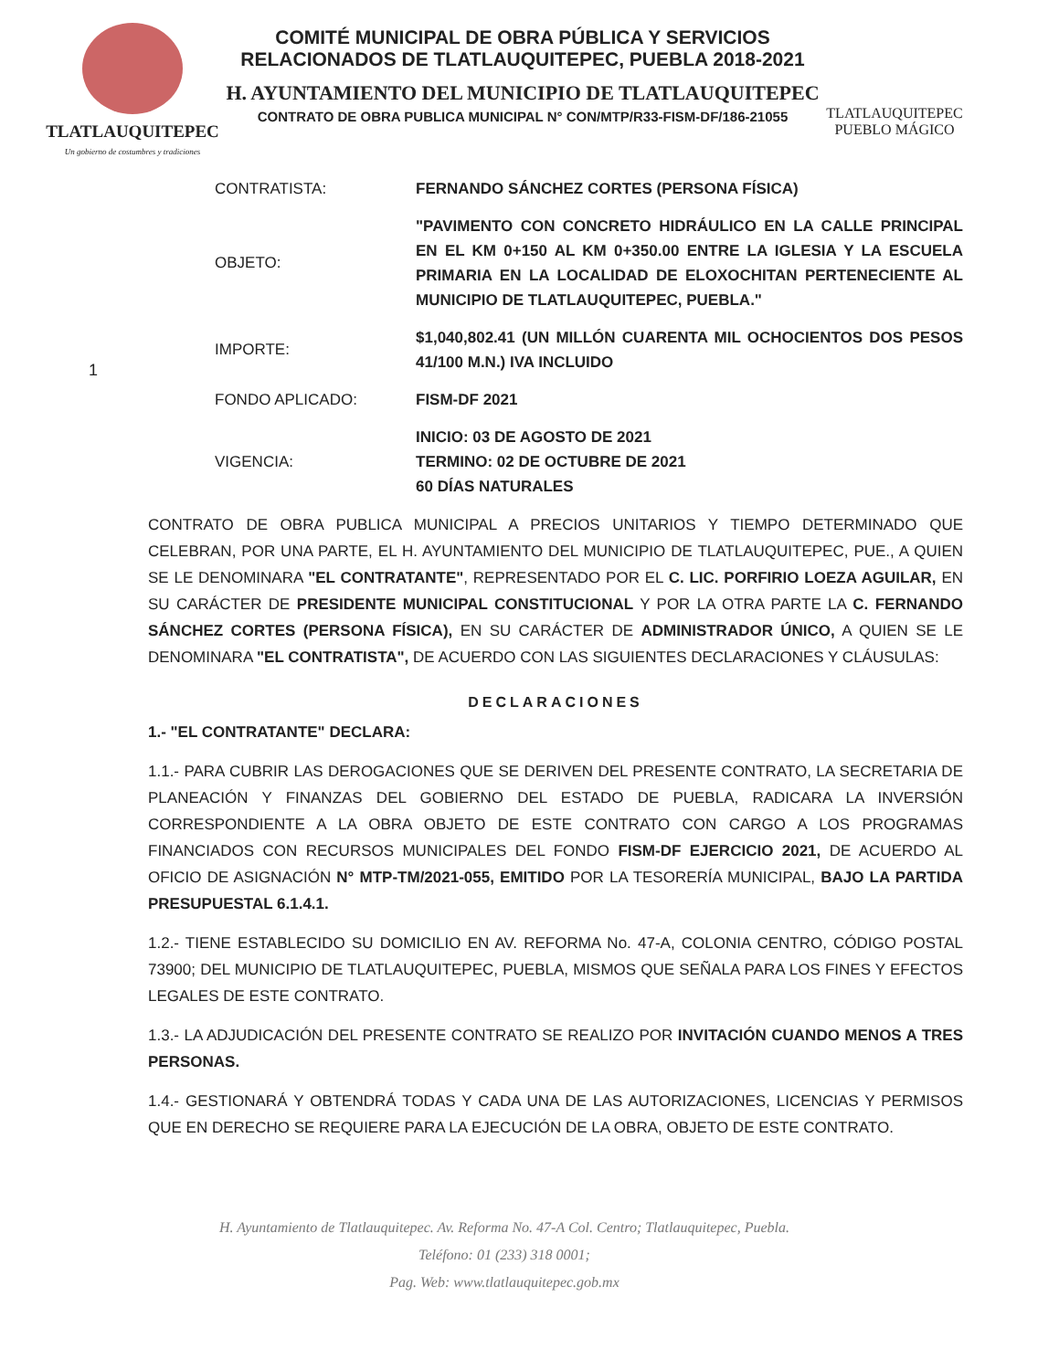TLATLAUQUITEPEC
Un gobierno de costumbres y tradiciones
COMITÉ MUNICIPAL DE OBRA PÚBLICA Y SERVICIOS
RELACIONADOS DE TLATLAUQUITEPEC, PUEBLA 2018-2021
H. AYUNTAMIENTO DEL MUNICIPIO DE TLATLAUQUITEPEC
CONTRATO DE OBRA PUBLICA MUNICIPAL N° CON/MTP/R33-FISM-DF/186-21055
TLATLAUQUITEPEC
PUEBLO MÁGICO
CONTRATISTA:
FERNANDO SÁNCHEZ CORTES (PERSONA FÍSICA)
OBJETO:
"PAVIMENTO CON CONCRETO HIDRÁULICO EN LA CALLE PRINCIPAL EN EL KM 0+150 AL KM 0+350.00 ENTRE LA IGLESIA Y LA ESCUELA PRIMARIA EN LA LOCALIDAD DE ELOXOCHITAN PERTENECIENTE AL MUNICIPIO DE TLATLAUQUITEPEC, PUEBLA."
1
IMPORTE:
$1,040,802.41 (UN MILLÓN CUARENTA MIL OCHOCIENTOS DOS PESOS 41/100 M.N.) IVA INCLUIDO
FONDO APLICADO:
FISM-DF 2021
VIGENCIA:
INICIO: 03 DE AGOSTO DE 2021
TERMINO: 02 DE OCTUBRE DE 2021
60 DÍAS NATURALES
CONTRATO DE OBRA PUBLICA MUNICIPAL A PRECIOS UNITARIOS Y TIEMPO DETERMINADO QUE CELEBRAN, POR UNA PARTE, EL H. AYUNTAMIENTO DEL MUNICIPIO DE TLATLAUQUITEPEC, PUE., A QUIEN SE LE DENOMINARA "EL CONTRATANTE", REPRESENTADO POR EL C. LIC. PORFIRIO LOEZA AGUILAR, EN SU CARÁCTER DE PRESIDENTE MUNICIPAL CONSTITUCIONAL Y POR LA OTRA PARTE LA C. FERNANDO SÁNCHEZ CORTES (PERSONA FÍSICA), EN SU CARÁCTER DE ADMINISTRADOR ÚNICO, A QUIEN SE LE DENOMINARA "EL CONTRATISTA", DE ACUERDO CON LAS SIGUIENTES DECLARACIONES Y CLÁUSULAS:
DECLARACIONES
1.- "EL CONTRATANTE" DECLARA:
1.1.- PARA CUBRIR LAS DEROGACIONES QUE SE DERIVEN DEL PRESENTE CONTRATO, LA SECRETARIA DE PLANEACIÓN Y FINANZAS DEL GOBIERNO DEL ESTADO DE PUEBLA, RADICARA LA INVERSIÓN CORRESPONDIENTE A LA OBRA OBJETO DE ESTE CONTRATO CON CARGO A LOS PROGRAMAS FINANCIADOS CON RECURSOS MUNICIPALES DEL FONDO FISM-DF EJERCICIO 2021, DE ACUERDO AL OFICIO DE ASIGNACIÓN N° MTP-TM/2021-055, EMITIDO POR LA TESORERÍA MUNICIPAL, BAJO LA PARTIDA PRESUPUESTAL 6.1.4.1.
1.2.- TIENE ESTABLECIDO SU DOMICILIO EN AV. REFORMA No. 47-A, COLONIA CENTRO, CÓDIGO POSTAL 73900; DEL MUNICIPIO DE TLATLAUQUITEPEC, PUEBLA, MISMOS QUE SEÑALA PARA LOS FINES Y EFECTOS LEGALES DE ESTE CONTRATO.
1.3.- LA ADJUDICACIÓN DEL PRESENTE CONTRATO SE REALIZO POR INVITACIÓN CUANDO MENOS A TRES PERSONAS.
1.4.- GESTIONARÁ Y OBTENDRÁ TODAS Y CADA UNA DE LAS AUTORIZACIONES, LICENCIAS Y PERMISOS QUE EN DERECHO SE REQUIERE PARA LA EJECUCIÓN DE LA OBRA, OBJETO DE ESTE CONTRATO.
H. Ayuntamiento de Tlatlauquitepec. Av. Reforma No. 47-A Col. Centro; Tlatlauquitepec, Puebla.
Teléfono: 01 (233) 318 0001;
Pag. Web: www.tlatlauquitepec.gob.mx